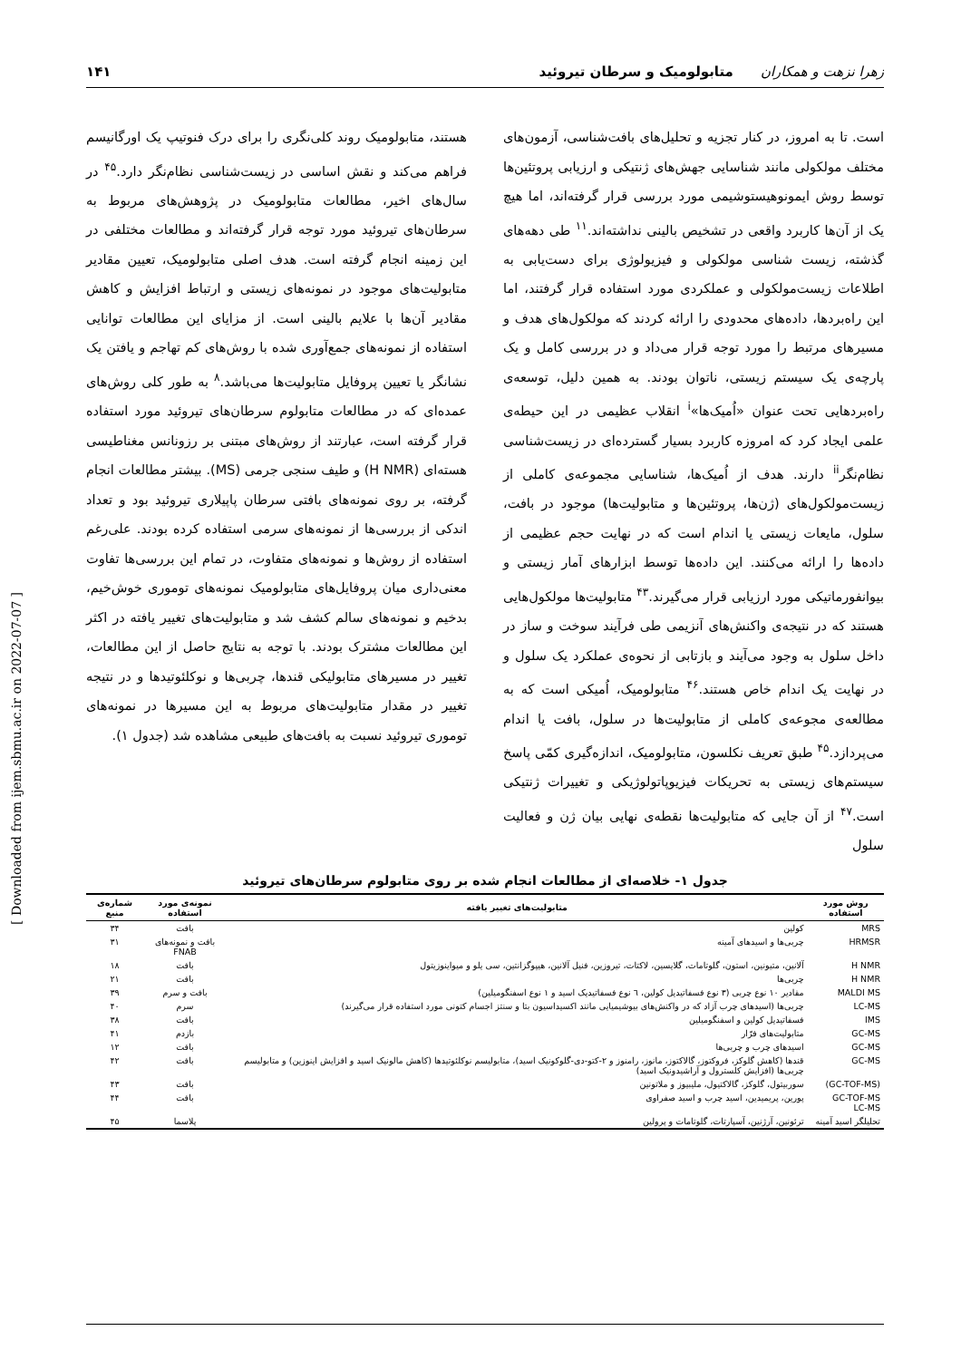زهرا نزهت و همکاران متابولومیک و سرطان تیروئید
۱۴۱
است. تا به امروز، در کنار تجزیه و تحلیل‌های بافت‌شناسی، آزمون‌های مختلف مولکولی مانند شناسایی جهش‌های ژنتیکی و ارزیابی پروتئین‌ها توسط روش ایمونوهیستوشیمی مورد بررسی قرار گرفته‌اند، اما هیچ یک از آن‌ها کاربرد واقعی در تشخیص بالینی نداشته‌اند.<sup>۱۱</sup> طی دهه‌های گذشته، زیست شناسی مولکولی و فیزیولوژی برای دست‌یابی به اطلاعات زیست‌مولکولی و عملکردی مورد استفاده قرار گرفتند، اما این راه‌بردها، داده‌های محدودی را ارائه کردند که مولکول‌های هدف و مسیرهای مرتبط را مورد توجه قرار می‌داد و در بررسی کامل و یک پارچه‌ی یک سیستم زیستی، ناتوان بودند. به همین دلیل، توسعه‌ی راه‌بردهایی تحت عنوان «اُمیک‌ها»<sup>i</sup> انقلاب عظیمی در این حیطه‌ی علمی ایجاد کرد که امروزه کاربرد بسیار گسترده‌ای در زیست‌شناسی نظام‌نگر<sup>ii</sup> دارند. هدف از اُمیک‌ها، شناسایی مجموعه‌ی کاملی از زیست‌مولکول‌های (ژن‌ها، پروتئین‌ها و متابولیت‌ها) موجود در بافت، سلول، مایعات زیستی یا اندام است که در نهایت حجم عظیمی از داده‌ها را ارائه می‌کنند. این داده‌ها توسط ابزارهای آمار زیستی و بیوانفورماتیکی مورد ارزیابی قرار می‌گیرند.<sup>۴۳</sup> متابولیت‌ها مولکول‌هایی هستند که در نتیجه‌ی واکنش‌های آنزیمی طی فرآیند سوخت و ساز در داخل سلول به وجود می‌آیند و بازتابی از نحوه‌ی عملکرد یک سلول و در نهایت یک اندام خاص هستند.<sup>۴۶</sup> متابولومیک، اُمیکی است که به مطالعه‌ی مجوعه‌ی کاملی از متابولیت‌ها در سلول، بافت یا اندام می‌پردازد.<sup>۴۵</sup> طبق تعریف نکلسون، متابولومیک، اندازه‌گیری کمّی پاسخ سیستم‌های زیستی به تحریکات فیزیوپاتولوژیکی و تغییرات ژنتیکی است.<sup>۴۷</sup> از آن جایی که متابولیت‌ها نقطه‌ی نهایی بیان ژن و فعالیت سلول
هستند، متابولومیک روند کلی‌نگری را برای درک فنوتیپ یک اورگانیسم فراهم می‌کند و نقش اساسی در زیست‌شناسی نظام‌نگر دارد.<sup>۴۵</sup> در سال‌های اخیر، مطالعات متابولومیک در پژوهش‌های مربوط به سرطان‌های تیروئید مورد توجه قرار گرفته‌اند و مطالعات مختلفی در این زمینه انجام گرفته است. هدف اصلی متابولومیک، تعیین مقادیر متابولیت‌های موجود در نمونه‌های زیستی و ارتباط افزایش و کاهش مقادیر آن‌ها با علایم بالینی است. از مزایای این مطالعات توانایی استفاده از نمونه‌های جمع‌آوری شده با روش‌های کم تهاجم و یافتن یک نشانگر یا تعیین پروفایل متابولیت‌ها می‌باشد.<sup>۸</sup> به طور کلی روش‌های عمده‌ای که در مطالعات متابولوم سرطان‌های تیروئید مورد استفاده قرار گرفته است، عبارتند از روش‌های مبتنی بر رزونانس مغناطیسی هسته‌ای (H NMR) و طیف سنجی جرمی (MS). بیشتر مطالعات انجام گرفته، بر روی نمونه‌های بافتی سرطان پاپیلاری تیروئید بود و تعداد اندکی از بررسی‌ها از نمونه‌های سرمی استفاده کرده بودند. علی‌رغم استفاده از روش‌ها و نمونه‌های متفاوت، در تمام این بررسی‌ها تفاوت معنی‌داری میان پروفایل‌های متابولومیک نمونه‌های توموری خوش‌خیم، بدخیم و نمونه‌های سالم کشف شد و متابولیت‌های تغییر یافته در اکثر این مطالعات مشترک بودند. با توجه به نتایج حاصل از این مطالعات، تغییر در مسیرهای متابولیکی قندها، چربی‌ها و نوکلئوتیدها و در نتیجه تغییر در مقدار متابولیت‌های مربوط به این مسیرها در نمونه‌های توموری تیروئید نسبت به بافت‌های طبیعی مشاهده شد (جدول ۱).
جدول ۱- خلاصه‌ای از مطالعات انجام شده بر روی متابولوم سرطان‌های تیروئید
| روش مورد استفاده | متابولیت‌های تغییر یافته | نمونه‌ی مورد استفاده | شماره‌ی منبع |
| --- | --- | --- | --- |
| MRS | کولین | بافت | ۳۴ |
| HRMSR | چربی‌ها و اسیدهای آمینه | بافت و نمونه‌های FNAB | ۳۱ |
| H NMR | آلانین، متیونین، استون، گلوتامات، گلایسین، لاکتات، تیروزین، فنیل آلانین، هیپوگزانتین، سی یلو و میواینوزیتول | بافت | ۱۸ |
| H NMR | چربی‌ها | بافت | ۲۱ |
| MALDI MS | مقادیر ۱۰ نوع چربی (۳ نوع فسفاتیدیل کولین، ٦ نوع فسفاتیدیک اسید و ۱ نوع اسفنگومیلین) | بافت و سرم | ۳۹ |
| LC-MS | چربی‌ها (اسیدهای چرب آزاد که در واکنش‌های بیوشیمیایی مانند اکسیداسیون بتا و سنتز اجسام کتونی مورد استفاده قرار می‌گیرند) | سرم | ۴۰ |
| IMS | فسفاتیدیل کولین و اسفنگومیلین | بافت | ۳۸ |
| GC-MS | متابولیت‌های فرّار | بازدم | ۴۱ |
| GC-MS | اسیدهای چرب و چربی‌ها | بافت | ۱۲ |
| GC-MS | قندها (کاهش گلوکز، فروکتوز، گالاکتوز، مانوز، رامنوز و ۲-کتو-دی-گلوکونیک اسید)، متابولیسم نوکلئوتیدها (کاهش مالونیک اسید و افزایش اینوزین) و متابولیسم چربی‌ها (افزایش کلسترول و آراشیدونیک اسید) | بافت | ۴۲ |
| (GC-TOF-MS) | سوربیتول، گلوکز، گالاکتیول، ملیبیوز و ملاتونین | بافت | ۴۳ |
| GC-TOF-MS LC-MS | پورین، پریمیدین، اسید چرب و اسید صفراوی | بافت | ۴۴ |
| تحلیلگر اسید آمینه | ترئونین، آرژنین، آسپارتات، گلوتامات و پرولین | پلاسما | ۴۵ |
[ Downloaded from ijem.sbmu.ac.ir on 2022-07-07 ]